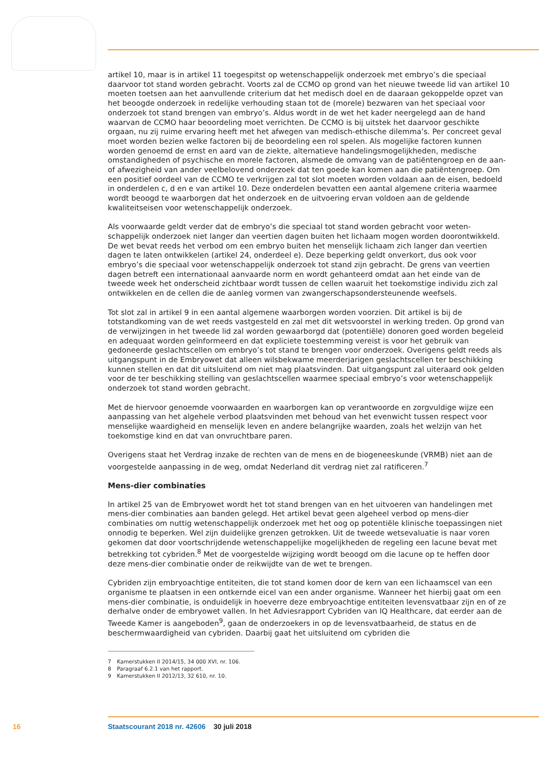artikel 10, maar is in artikel 11 toegespitst op wetenschappelijk onderzoek met embryo’s die speciaal daarvoor tot stand worden gebracht. Voorts zal de CCMO op grond van het nieuwe tweede lid van artikel 10 moeten toetsen aan het aanvullende criterium dat het medisch doel en de daaraan gekop­pelde opzet van het beoogde onderzoek in redelijke verhouding staan tot de (morele) bezwaren van het speciaal voor onderzoek tot stand brengen van embryo’s. Aldus wordt in de wet het kader neergelegd aan de hand waarvan de CCMO haar beoordeling moet verrichten. De CCMO is bij uitstek het daarvoor geschikte orgaan, nu zij ruime ervaring heeft met het afwegen van medisch-ethische dilemma’s. Per concreet geval moet worden bezien welke factoren bij de beoordeling een rol spelen. Als mogelijke factoren kunnen worden genoemd de ernst en aard van de ziekte, alternatieve hande­lingsmogelijkheden, medische omstandigheden of psychische en morele factoren, alsmede de omvang van de patiëntengroep en de aan- of afwezigheid van ander veelbelovend onderzoek dat ten goede kan komen aan die patiëntengroep. Om een positief oordeel van de CCMO te verkrijgen zal tot slot moeten worden voldaan aan de eisen, bedoeld in onderdelen c, d en e van artikel 10. Deze onderdelen bevatten een aantal algemene criteria waarmee wordt beoogd te waarborgen dat het onderzoek en de uitvoering ervan voldoen aan de geldende kwaliteitseisen voor wetenschappelijk onderzoek.
Als voorwaarde geldt verder dat de embryo’s die speciaal tot stand worden gebracht voor weten­schappelijk onderzoek niet langer dan veertien dagen buiten het lichaam mogen worden doorontwik­keld. De wet bevat reeds het verbod om een embryo buiten het menselijk lichaam zich langer dan veertien dagen te laten ontwikkelen (artikel 24, onderdeel e). Deze beperking geldt onverkort, dus ook voor embryo’s die speciaal voor wetenschappelijk onderzoek tot stand zijn gebracht. De grens van veertien dagen betreft een internationaal aanvaarde norm en wordt gehanteerd omdat aan het einde van de tweede week het onderscheid zichtbaar wordt tussen de cellen waaruit het toekomstige individu zich zal ontwikkelen en de cellen die de aanleg vormen van zwangerschapsondersteunende weefsels.
Tot slot zal in artikel 9 in een aantal algemene waarborgen worden voorzien. Dit artikel is bij de totstandkoming van de wet reeds vastgesteld en zal met dit wetsvoorstel in werking treden. Op grond van de verwijzingen in het tweede lid zal worden gewaarborgd dat (potentiële) donoren goed worden begeleid en adequaat worden geïnformeerd en dat expliciete toestemming vereist is voor het gebruik van gedoneerde geslachtscellen om embryo’s tot stand te brengen voor onderzoek. Overigens geldt reeds als uitgangspunt in de Embryowet dat alleen wilsbekwame meerderjarigen geslachtscellen ter beschikking kunnen stellen en dat dit uitsluitend om niet mag plaatsvinden. Dat uitgangspunt zal uiteraard ook gelden voor de ter beschikking stelling van geslachtscellen waarmee speciaal embryo’s voor wetenschappelijk onderzoek tot stand worden gebracht.
Met de hiervoor genoemde voorwaarden en waarborgen kan op verantwoorde en zorgvuldige wijze een aanpassing van het algehele verbod plaatsvinden met behoud van het evenwicht tussen respect voor menselijke waardigheid en menselijk leven en andere belangrijke waarden, zoals het welzijn van het toekomstige kind en dat van onvruchtbare paren.
Overigens staat het Verdrag inzake de rechten van de mens en de biogeneeskunde (VRMB) niet aan de voorgestelde aanpassing in de weg, omdat Nederland dit verdrag niet zal ratificeren.<sup>7</sup>
Mens-dier combinaties
In artikel 25 van de Embryowet wordt het tot stand brengen van en het uitvoeren van handelingen met mens-dier combinaties aan banden gelegd. Het artikel bevat geen algeheel verbod op mens-dier combinaties om nuttig wetenschappelijk onderzoek met het oog op potentiële klinische toepassingen niet onnodig te beperken. Wel zijn duidelijke grenzen getrokken. Uit de tweede wetsevaluatie is naar voren gekomen dat door voortschrijdende wetenschappelijke mogelijkheden de regeling een lacune bevat met betrekking tot cybriden.<sup>8</sup> Met de voorgestelde wijziging wordt beoogd om die lacune op te heffen door deze mens-dier combinatie onder de reikwijdte van de wet te brengen.
Cybriden zijn embryoachtige entiteiten, die tot stand komen door de kern van een lichaamscel van een organisme te plaatsen in een ontkernde eicel van een ander organisme. Wanneer het hierbij gaat om een mens-dier combinatie, is onduidelijk in hoeverre deze embryoachtige entiteiten levensvatbaar zijn en of ze derhalve onder de embryowet vallen. In het Adviesrapport Cybriden van IQ Healthcare, dat eerder aan de Tweede Kamer is aangeboden<sup>9</sup>, gaan de onderzoekers in op de levensvatbaarheid, de status en de beschermwaardigheid van cybriden. Daarbij gaat het uitsluitend om cybriden die
7 Kamerstukken II 2014/15, 34 000 XVI, nr. 106.
8 Paragraaf 6.2.1 van het rapport.
9 Kamerstukken II 2012/13, 32 610, nr. 10.
16 Staatscourant 2018 nr. 42606 30 juli 2018